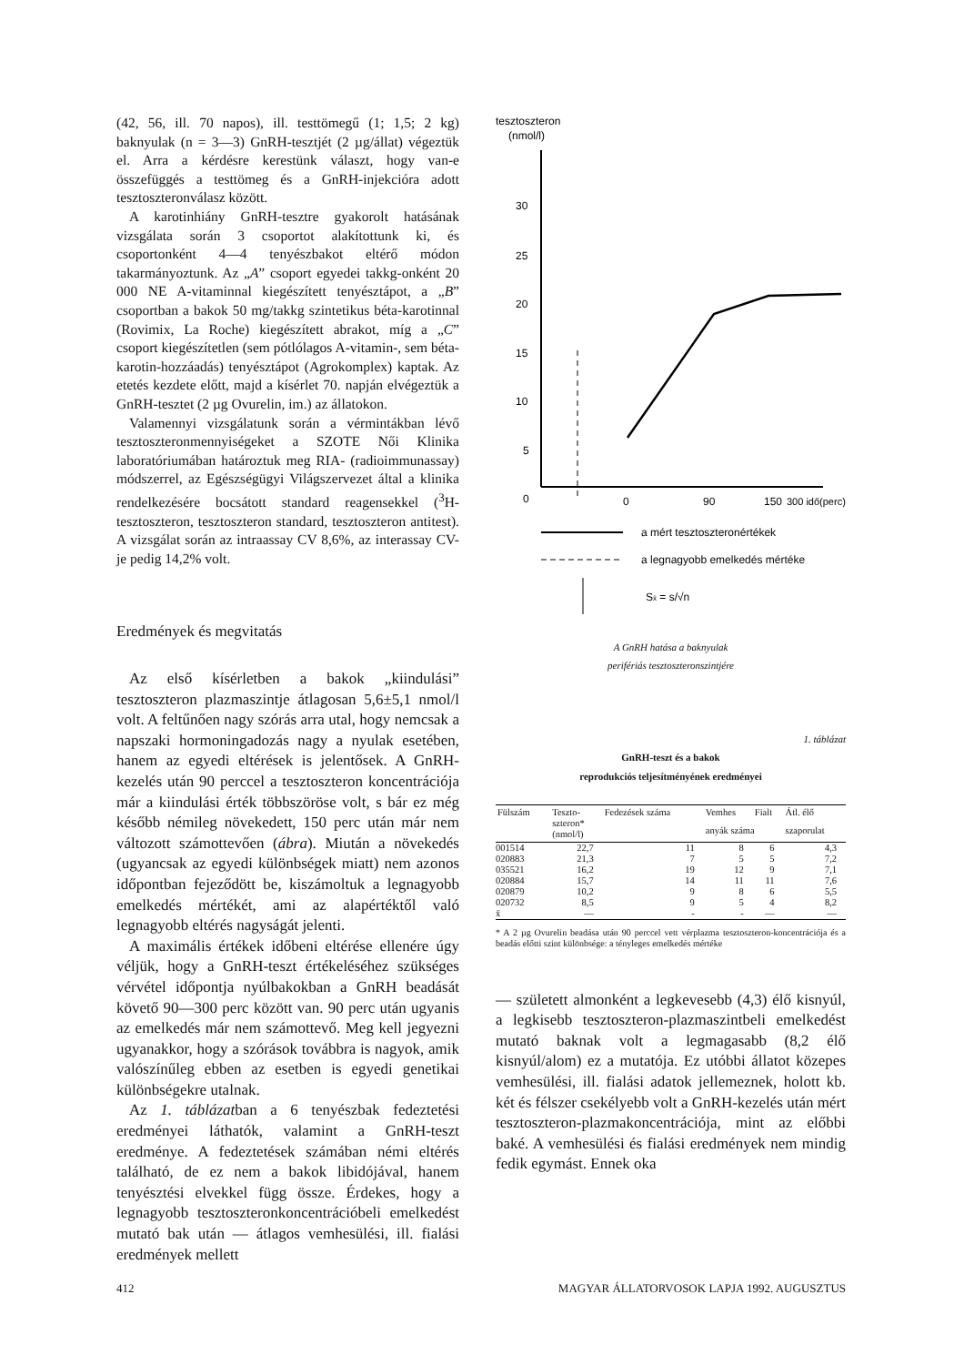(42, 56, ill. 70 napos), ill. testtömegű (1; 1,5; 2 kg) baknyulak (n = 3—3) GnRH-tesztjét (2 µg/állat) végeztük el. Arra a kérdésre kerestünk választ, hogy van-e összefüggés a testtömeg és a GnRH-injekcióra adott tesztoszteronválasz között.
A karotinhiány GnRH-tesztre gyakorolt hatásának vizsgálata során 3 csoportot alakítottunk ki, és csoportonként 4—4 tenyészbakot eltérő módon takarmányoztunk. Az „A” csoport egyedei takkg-onként 20 000 NE A-vitaminnal kiegészített tenyésztápot, a „B” csoportban a bakok 50 mg/takkg szintetikus béta-karotinnal (Rovimix, La Roche) kiegészített abrakot, míg a „C” csoport kiegészítetlen (sem pótlólagos A-vitamin-, sem béta-karotin-hozzáadás) tenyésztápot (Agrokomplex) kaptak. Az etetés kezdete előtt, majd a kísérlet 70. napján elvégeztük a GnRH-tesztet (2 µg Ovurelin, im.) az állatokon.
Valamennyi vizsgálatunk során a vérmintákban lévő tesztoszteronmennyiségeket a SZOTE Női Klinika laboratóriumában határoztuk meg RIA- (radioimmunassay) módszerrel, az Egészségügyi Világszervezet által a klinika rendelkezésére bocsátott standard reagensekkel (<sup>3</sup>H-tesztoszteron, tesztoszteron standard, tesztoszteron antitest). A vizsgálat során az intraassay CV 8,6%, az interassay CV-je pedig 14,2% volt.
Eredmények és megvitatás
Az első kísérletben a bakok „kiindulási” tesztoszteron plazmaszintje átlagosan 5,6±5,1 nmol/l volt. A feltűnően nagy szórás arra utal, hogy nemcsak a napszaki hormoningadozás nagy a nyulak esetében, hanem az egyedi eltérések is jelentősek. A GnRH-kezelés után 90 perccel a tesztoszteron koncentrációja már a kiindulási érték többszöröse volt, s bár ez még később némileg növekedett, 150 perc után már nem változott számottevően (ábra). Miután a növekedés (ugyancsak az egyedi különbségek miatt) nem azonos időpontban fejeződött be, kiszámoltuk a legnagyobb emelkedés mértékét, ami az alapértéktől való legnagyobb eltérés nagyságát jelenti.
A maximális értékek időbeni eltérése ellenére úgy véljük, hogy a GnRH-teszt értékeléséhez szükséges vérvétel időpontja nyúlbakokban a GnRH beadását követő 90—300 perc között van. 90 perc után ugyanis az emelkedés már nem számottevő. Meg kell jegyezni ugyanakkor, hogy a szórások továbbra is nagyok, amik valószínűleg ebben az esetben is egyedi genetikai különbségekre utalnak.
Az 1. táblázatban a 6 tenyészbak fedeztetési eredményei láthatók, valamint a GnRH-teszt eredménye. A fedeztetések számában némi eltérés található, de ez nem a bakok libidójával, hanem tenyésztési elvekkel függ össze. Érdekes, hogy a legnagyobb tesztoszteronkoncentrációbeli emelkedést mutató bak után — átlagos vemhesülési, ill. fialási eredmények mellett
tesztoszteron
(nmol/l)
30
25
20
15
10
5
0
0
90
150
300 idő(perc)
a mért tesztoszteronértékek
a legnagyobb emelkedés mértéke
Sx̄ = s/√n
A GnRH hatása a baknyulak
perifériás tesztoszteronszintjére
1. táblázat
GnRH-teszt és a bakok
reprodukciós teljesítményének eredményei
| Fülszám | Teszto- szteron* (nmol/l) | Fedezések száma | Vemhes | Fialt | Átl. élő |
| --- | --- | --- | --- | --- | --- |
| | | | anyák száma | | szaporulat |
| 001514 | 22,7 | 11 | 8 | 6 | 4,3 |
| 020883 | 21,3 | 7 | 5 | 5 | 7,2 |
| 035521 | 16,2 | 19 | 12 | 9 | 7,1 |
| 020884 | 15,7 | 14 | 11 | 11 | 7,6 |
| 020879 | 10,2 | 9 | 8 | 6 | 5,5 |
| 020732 | 8,5 | 9 | 5 | 4 | 8,2 |
| x̄ | — | - | - | — | — |
* A 2 µg Ovurelin beadása után 90 perccel vett vérplazma tesztoszteron-koncentrációja és a beadás előtti szint különbsége: a tényleges emelkedés mértéke
— született almonként a legkevesebb (4,3) élő kisnyúl, a legkisebb tesztoszteron-plazmaszintbeli emelkedést mutató baknak volt a legmagasabb (8,2 élő kisnyúl/alom) ez a mutatója. Ez utóbbi állatot közepes vemhesülési, ill. fialási adatok jellemeznek, holott kb. két és félszer csekélyebb volt a GnRH-kezelés után mért tesztoszteron-plazmakoncentrációja, mint az előbbi baké. A vemhesülési és fialási eredmények nem mindig fedik egymást. Ennek oka
412 MAGYAR ÁLLATORVOSOK LAPJA 1992. AUGUSZTUS